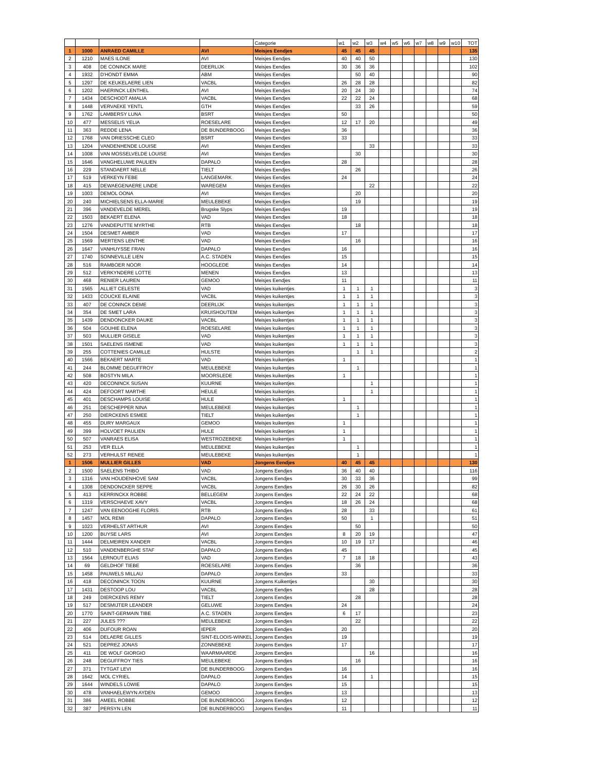| | | | | Categorie | w1 | w2 | w3 | w4 | w5 | w6 | w7 | w8 | w9 | w10 | TOT |
| --- | --- | --- | --- | --- | --- | --- | --- | --- | --- | --- | --- | --- | --- | --- | --- |
| 1 | 1000 | ANRAED CAMILLE | AVI | Meisjes Eendjes | 45 | 45 | 45 | | | | | | | | 135 |
| 2 | 1210 | MAES ILONE | AVI | Meisjes Eendjes | 40 | 40 | 50 | | | | | | | | 130 |
| 3 | 408 | DE CONINCK MARE | DEERLIJK | Meisjes Eendjes | 30 | 36 | 36 | | | | | | | | 102 |
| 4 | 1932 | D'HONDT EMMA | ABM | Meisjes Eendjes | | 50 | 40 | | | | | | | | 90 |
| 5 | 1297 | DE KEUKELAERE LIEN | VACBL | Meisjes Eendjes | 26 | 28 | 28 | | | | | | | | 82 |
| 6 | 1202 | HAERINCK LENTHEL | AVI | Meisjes Eendjes | 20 | 24 | 30 | | | | | | | | 74 |
| 7 | 1434 | DESCHODT AMALIA | VACBL | Meisjes Eendjes | 22 | 22 | 24 | | | | | | | | 68 |
| 8 | 1448 | VERVAEKE YENTL | GTH | Meisjes Eendjes | | 33 | 26 | | | | | | | | 59 |
| 9 | 1762 | LAMBERSY LUNA | BSRT | Meisjes Eendjes | 50 | | | | | | | | | | 50 |
| 10 | 477 | MESSELIS YELIA | ROESELARE | Meisjes Eendjes | 12 | 17 | 20 | | | | | | | | 49 |
| 11 | 363 | REDDE LENA | DE BUNDERBOOG | Meisjes Eendjes | 36 | | | | | | | | | | 36 |
| 12 | 1768 | VAN DRIESSCHE CLEO | BSRT | Meisjes Eendjes | 33 | | | | | | | | | | 33 |
| 13 | 1204 | VANDENHENDE LOUISE | AVI | Meisjes Eendjes | | | 33 | | | | | | | | 33 |
| 14 | 1008 | VAN MOSSELVELDE LOUISE | AVI | Meisjes Eendjes | | 30 | | | | | | | | | 30 |
| 15 | 1646 | VANGHELUWE PAULIEN | DAPALO | Meisjes Eendjes | 28 | | | | | | | | | | 28 |
| 16 | 229 | STANDAERT NELLE | TIELT | Meisjes Eendjes | | 26 | | | | | | | | | 26 |
| 17 | 519 | VERKEYN FEBE | LANGEMARK | Meisjes Eendjes | 24 | | | | | | | | | | 24 |
| 18 | 415 | DEWAEGENAERE LINDE | WAREGEM | Meisjes Eendjes | | | 22 | | | | | | | | 22 |
| 19 | 1003 | DEMOL OONA | AVI | Meisjes Eendjes | | 20 | | | | | | | | | 20 |
| 20 | 240 | MICHIELSENS ELLA-MARIE | MEULEBEKE | Meisjes Eendjes | | 19 | | | | | | | | | 19 |
| 21 | 396 | VANDEVELDE MEREL | Brugske Slyps | Meisjes Eendjes | 19 | | | | | | | | | | 19 |
| 22 | 1503 | BEKAERT ELENA | VAD | Meisjes Eendjes | 18 | | | | | | | | | | 18 |
| 23 | 1276 | VANDEPUTTE MYRTHE | RTB | Meisjes Eendjes | | 18 | | | | | | | | | 18 |
| 24 | 1504 | DESMET AMBER | VAD | Meisjes Eendjes | 17 | | | | | | | | | | 17 |
| 25 | 1569 | MERTENS LENTHE | VAD | Meisjes Eendjes | | 16 | | | | | | | | | 16 |
| 26 | 1647 | VANHUYSSE FRAN | DAPALO | Meisjes Eendjes | 16 | | | | | | | | | | 16 |
| 27 | 1740 | SONNEVILLE LIEN | A.C. STADEN | Meisjes Eendjes | 15 | | | | | | | | | | 15 |
| 28 | 516 | RAMBOER NOOR | HOOGLEDE | Meisjes Eendjes | 14 | | | | | | | | | | 14 |
| 29 | 512 | VERKYNDERE LOTTE | MENEN | Meisjes Eendjes | 13 | | | | | | | | | | 13 |
| 30 | 468 | RENIER LAUREN | GEMOO | Meisjes Eendjes | 11 | | | | | | | | | | 11 |
| 31 | 1565 | ALLIET CELESTE | VAD | Meisjes kuikentjes | 1 | 1 | 1 | | | | | | | | 3 |
| 32 | 1433 | COUCKE ELAINE | VACBL | Meisjes kuikentjes | 1 | 1 | 1 | | | | | | | | 3 |
| 33 | 407 | DE CONINCK DEME | DEERLIJK | Meisjes kuikentjes | 1 | 1 | 1 | | | | | | | | 3 |
| 34 | 354 | DE SMET LARA | KRUISHOUTEM | Meisjes kuikentjes | 1 | 1 | 1 | | | | | | | | 3 |
| 35 | 1439 | DENDONCKER DAUKE | VACBL | Meisjes kuikentjes | 1 | 1 | 1 | | | | | | | | 3 |
| 36 | 504 | GOUHIE ELENA | ROESELARE | Meisjes kuikentjes | 1 | 1 | 1 | | | | | | | | 3 |
| 37 | 503 | MULLIER GISELE | VAD | Meisjes kuikentjes | 1 | 1 | 1 | | | | | | | | 3 |
| 38 | 1501 | SAELENS ISMENE | VAD | Meisjes kuikentjes | 1 | 1 | 1 | | | | | | | | 3 |
| 39 | 255 | COTTENIES CAMILLE | HULSTE | Meisjes kuikentjes | | 1 | 1 | | | | | | | | 2 |
| 40 | 1566 | BEKAERT MARTE | VAD | Meisjes kuikentjes | 1 | | | | | | | | | | 1 |
| 41 | 244 | BLOMME DEGUFFROY | MEULEBEKE | Meisjes kuikentjes | | 1 | | | | | | | | | 1 |
| 42 | 508 | BOSTYN MILA | MOORSLEDE | Meisjes kuikentjes | 1 | | | | | | | | | | 1 |
| 43 | 420 | DECONINCK SUSAN | KUURNE | Meisjes kuikentjes | | | 1 | | | | | | | | 1 |
| 44 | 424 | DEFOORT MARTHE | HEULE | Meisjes kuikentjes | | | 1 | | | | | | | | 1 |
| 45 | 401 | DESCHAMPS LOUISE | HULE | Meisjes kuikentjes | 1 | | | | | | | | | | 1 |
| 46 | 251 | DESCHEPPER NINA | MEULEBEKE | Meisjes kuikentjes | | 1 | | | | | | | | | 1 |
| 47 | 250 | DIERCKENS ESMEE | TIELT | Meisjes kuikentjes | | 1 | | | | | | | | | 1 |
| 48 | 455 | DURY MARGAUX | GEMOO | Meisjes kuikentjes | 1 | | | | | | | | | | 1 |
| 49 | 399 | HOLVOET PAULIEN | HULE | Meisjes kuikentjes | 1 | | | | | | | | | | 1 |
| 50 | 507 | VANRAES ELISA | WESTROZEBEKE | Meisjes kuikentjes | 1 | | | | | | | | | | 1 |
| 51 | 253 | VER ELLA | MEULEBEKE | Meisjes kuikentjes | | 1 | | | | | | | | | 1 |
| 52 | 273 | VERHULST RENEE | MEULEBEKE | Meisjes kuikentjes | | 1 | | | | | | | | | 1 |
| 1 | 1506 | MULLIER GILLES | VAD | Jongens Eendjes | 40 | 45 | 45 | | | | | | | | 130 |
| 2 | 1500 | SAELENS THIBO | VAD | Jongens Eendjes | 36 | 40 | 40 | | | | | | | | 116 |
| 3 | 1316 | VAN HOUDENHOVE SAM | VACBL | Jongens Eendjes | 30 | 33 | 36 | | | | | | | | 99 |
| 4 | 1308 | DENDONCKER SEPPE | VACBL | Jongens Eendjes | 26 | 30 | 26 | | | | | | | | 82 |
| 5 | 413 | KERRINCKX ROBBE | BELLEGEM | Jongens Eendjes | 22 | 24 | 22 | | | | | | | | 68 |
| 6 | 1319 | VERSCHAEVE XAVY | VACBL | Jongens Eendjes | 18 | 26 | 24 | | | | | | | | 68 |
| 7 | 1247 | VAN EENOOGHE FLORIS | RTB | Jongens Eendjes | 28 | | 33 | | | | | | | | 61 |
| 8 | 1457 | MOL REMI | DAPALO | Jongens Eendjes | 50 | | 1 | | | | | | | | 51 |
| 9 | 1023 | VERHELST ARTHUR | AVI | Jongens Eendjes | | 50 | | | | | | | | | 50 |
| 10 | 1200 | BUYSE LARS | AVI | Jongens Eendjes | 8 | 20 | 19 | | | | | | | | 47 |
| 11 | 1444 | DELMEIREN XANDER | VACBL | Jongens Eendjes | 10 | 19 | 17 | | | | | | | | 46 |
| 12 | 510 | VANDENBERGHE STAF | DAPALO | Jongens Eendjes | 45 | | | | | | | | | | 45 |
| 13 | 1564 | LERNOUT ELIAS | VAD | Jongens Eendjes | 7 | 18 | 18 | | | | | | | | 43 |
| 14 | 69 | GELDHOF TIEBE | ROESELARE | Jongens Eendjes | | 36 | | | | | | | | | 36 |
| 15 | 1458 | PAUWELS MILLAU | DAPALO | Jongens Eendjes | 33 | | | | | | | | | | 33 |
| 16 | 418 | DECONINCK TOON | KUURNE | Jongens Kuikentjes | | | 30 | | | | | | | | 30 |
| 17 | 1431 | DESTOOP LOU | VACBL | Jongens Eendjes | | | 28 | | | | | | | | 28 |
| 18 | 249 | DIERCKENS REMY | TIELT | Jongens Eendjes | | 28 | | | | | | | | | 28 |
| 19 | 517 | DESMIJTER LEANDER | GELUWE | Jongens Eendjes | 24 | | | | | | | | | | 24 |
| 20 | 1770 | SAINT-GERMAIN TIBE | A.C. STADEN | Jongens Eendjes | 6 | 17 | | | | | | | | | 23 |
| 21 | 227 | JULES ??? | MEULEBEKE | Jongens Eendjes | | 22 | | | | | | | | | 22 |
| 22 | 406 | DUFOUR ROAN | IEPER | Jongens Eendjes | 20 | | | | | | | | | | 20 |
| 23 | 514 | DELAERE GILLES | SINT-ELOOIS-WINKEL | Jongens Eendjes | 19 | | | | | | | | | | 19 |
| 24 | 521 | DEPREZ JONAS | ZONNEBEKE | Jongens Eendjes | 17 | | | | | | | | | | 17 |
| 25 | 411 | DE WOLF GIORGIO | WAARMAARDE | Jongens Eendjes | | | 16 | | | | | | | | 16 |
| 26 | 248 | DEGUFFROY TIES | MEULEBEKE | Jongens Eendjes | | 16 | | | | | | | | | 16 |
| 27 | 371 | TYTGAT LEVI | DE BUNDERBOOG | Jongens Eendjes | 16 | | | | | | | | | | 16 |
| 28 | 1642 | MOL CYRIEL | DAPALO | Jongens Eendjes | 14 | | 1 | | | | | | | | 15 |
| 29 | 1644 | WINDELS LOWIE | DAPALO | Jongens Eendjes | 15 | | | | | | | | | | 15 |
| 30 | 478 | VANHAELEWYN AYDEN | GEMOO | Jongens Eendjes | 13 | | | | | | | | | | 13 |
| 31 | 386 | AMEEL ROBBE | DE BUNDERBOOG | Jongens Eendjes | 12 | | | | | | | | | | 12 |
| 32 | 387 | PERSYN LEN | DE BUNDERBOOG | Jongens Eendjes | 11 | | | | | | | | | | 11 |